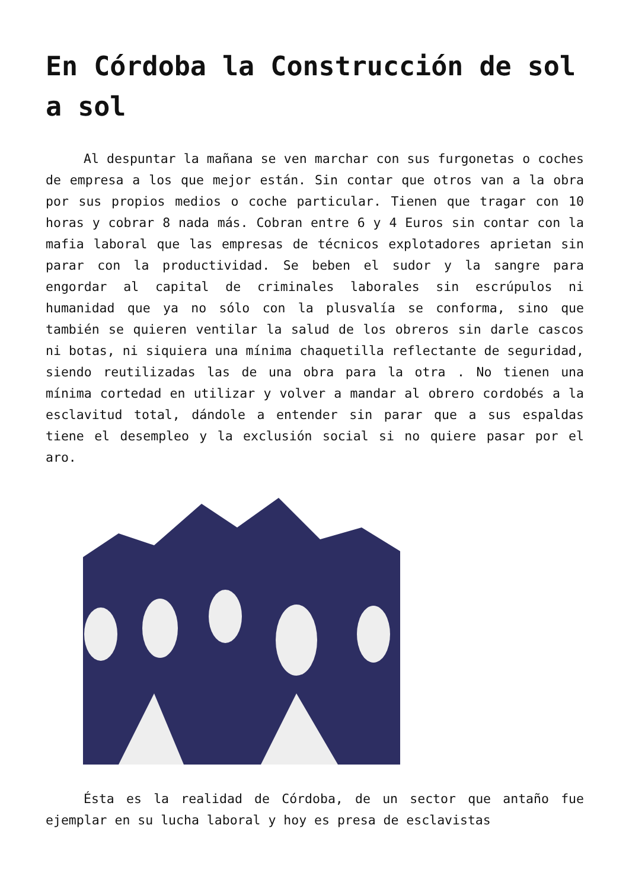En Córdoba la Construcción de sol a sol
Al despuntar la mañana se ven marchar con sus furgonetas o coches de empresa a los que mejor están. Sin contar que otros van a la obra por sus propios medios o coche particular. Tienen que tragar con 10 horas y cobrar 8 nada más. Cobran entre 6 y 4 Euros sin contar con la mafia laboral que las empresas de técnicos explotadores aprietan sin parar con la productividad. Se beben el sudor y la sangre para engordar al capital de criminales laborales sin escrúpulos ni humanidad que ya no sólo con la plusvalía se conforma, sino que también se quieren ventilar la salud de los obreros sin darle cascos ni botas, ni siquiera una mínima chaquetilla reflectante de seguridad, siendo reutilizadas las de una obra para la otra . No tienen una mínima cortedad en utilizar y volver a mandar al obrero cordobés a la esclavitud total, dándole a entender sin parar que a sus espaldas tiene el desempleo y la exclusión social si no quiere pasar por el aro.
Ésta es la realidad de Córdoba, de un sector que antaño fue ejemplar en su lucha laboral y hoy es presa de esclavistas